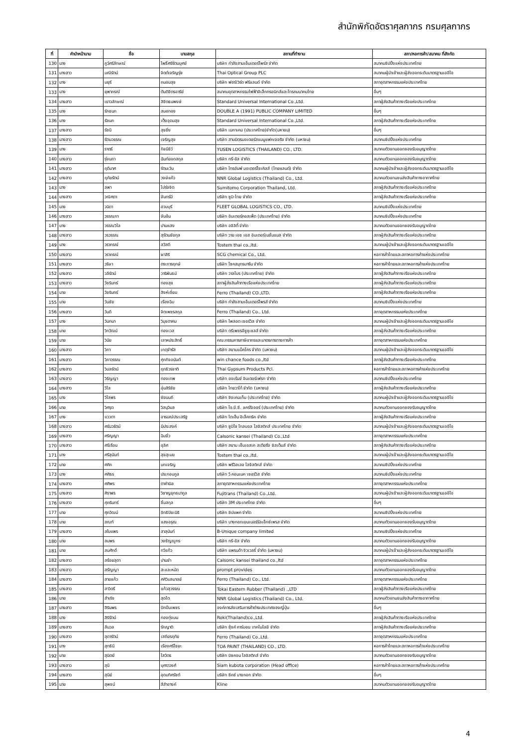สำนักพิกัดอัตราศุลกากร กรมศุลกากร
| ที่ | คำนำหน้านาม | ชื่อ | นามสกุล | สถานที่ทำงาน | สภา/หอการค้า/สมาคม ที่สังกัด |
| --- | --- | --- | --- | --- | --- |
| 130 | นาง | ภูว์ศรีลักษณ์ | โพธิ์ศรีรัตนบุศย์ | บริษัท กำลังสามเอ็นเตอร์ไพร์ส จำกัด | สมาคมชิปปิ้งแห่งประเทศไทย |
| 131 | นางสาว | มณีรัตน์ | จิตต์เจริญรุ่ง | Thai Optical Group PLC | สมาคมผู้นำเข้าและผู้ส่งออกระดับมาตรฐานเออีโอ |
| 132 | นาง | มยุรี | ถนอมสุข | บริษัท ฟอร์เวิร์ด ฟรีแลนด์ จำกัด | สภาอุตสาหกรรมแห่งประเทศไทย |
| 133 | นาง | ยุพาภรณ์ | ตันติจิตรอารีย์ | สมาคมอุตสาหกรรมไฟฟ้าอิเล็กทรอนิกส์และโทรคมนาคมไทย | อื่นๆ |
| 134 | นางสาว | เยาวลักษณ์ | ลิขิตธนพงษ์ | Standard Universal International Co.,Ltd. | สภาผู้ส่งสินค้าทางเรือแห่งประเทศไทย |
| 135 | นาง | รักชนก | สมอทอง | DOUBLE A (1991) PUBLIC COMPANY LIMITED | อื่นๆ |
| 136 | นาง | รัชนก | เต็งอุดมสุข | Standard Universal International Co.,Ltd. | สภาผู้ส่งสินค้าทางเรือแห่งประเทศไทย |
| 137 | นางสาว | รัชนี | สุขยิ่ง | บริษัท เมกาเคม (ประเทศไทย)จำกัด(มหาชน) | อื่นๆ |
| 138 | นางสาว | รัตนวรรณ | เจริญสุข | บริษัท สามมิตรมอเตอร์สแมนูแฟคเจอริง จำกัด (มหาชน) | สมาคมชิปปิ้งแห่งประเทศไทย |
| 139 | นาง | ราตรี | กิจนีชีว์ | YUSEN LOGISTICS (THAILAND) CO., LTD. | สมาคมตัวแทนออกของรับอนุญาตไทย |
| 140 | นางสาว | รุ่งนภา | ฉันท์ยอดสกุล | บริษัท ทรี-อัส จำกัด | สมาคมตัวแทนออกของรับอนุญาตไทย |
| 141 | นางสาว | ฤดีมาศ | รัตนะวัน | บริษัท ไทรอัมพ์ มอเตอร์ไซเคิลส์ (ไทยแลนด์) จำกัด | สมาคมผู้นำเข้าและผู้ส่งออกระดับมาตรฐานเออีโอ |
| 142 | นางสาว | ฤทัยรัตน์ | วงษ์แก้ว | NNR Global Logistics (Thailand) Co., Ltd. | สมาคมตัวแทนขนส่งสินค้าทางอากาศไทย |
| 143 | นาง | ลพา | โปร่งจิต | Sumitomo Corporation Thailand, Ltd. | สภาผู้ส่งสินค้าทางเรือแห่งประเทศไทย |
| 144 | นางสาว | วณิศดา | จันทร์มี | บริษัท ซูมิ-ไทย จำกัด | สภาผู้ส่งสินค้าทางเรือแห่งประเทศไทย |
| 145 | นาง | วนิดา | ฮวบบุรี | FLEET GLOBAL LOGISTICS CO., LTD. | สมาคมชิปปิ้งแห่งประเทศไทย |
| 146 | นางสาว | วรรณภา | จันอ้น | บริษัท อินเตอร์คอสเพ็ด (ประเทศไทย) จำกัด | สมาคมชิปปิ้งแห่งประเทศไทย |
| 147 | นาง | วรรณวิไล | ปานแสง | บริษัท อจิลิตี้ จำกัด | สมาคมตัวแทนออกของรับอนุญาตไทย |
| 148 | นางสาว | วรวรรณ | สุรัตนชัยกุล | บริษัท วาย เอช เอส อินเตอร์เนชั่นแนล จำกัด | สภาผู้ส่งสินค้าทางเรือแห่งประเทศไทย |
| 149 | นาง | วราภรณ์ | สวัสดี | Tostem thai co.,ltd. | สมาคมผู้นำเข้าและผู้ส่งออกระดับมาตรฐานเออีโอ |
| 150 | นางสาว | วราภรณ์ | ผาสิริ | SCG chemical Co., Ltd. | หอการค้าไทยและสภาหอการค้าแห่งประเทศไทย |
| 151 | นางสาว | วริษา | ตระการฤกษ์ | บริษัท โชคสมุทรมารีน จำกัด | หอการค้าไทยและสภาหอการค้าแห่งประเทศไทย |
| 152 | นางสาว | วลีรัตน์ | วาริพันธน์ | บริษัท วาลโบร (ประเทศไทย) จำกัด | สภาผู้ส่งสินค้าทางเรือแห่งประเทศไทย |
| 153 | นางสาว | วัชรินทร์ | ทองสุข | สภาผู้ส่งสินค้าทางเรือแห่งประเทศไทย | สภาผู้ส่งสินค้าทางเรือแห่งประเทศไทย |
| 154 | นาย | วัชรินทร์ | สิงห์เอี่ยม | Ferro (Thailand) CO.,LTD. | สภาผู้ส่งสินค้าทางเรือแห่งประเทศไทย |
| 155 | นาย | วันชัย | เรืองฉิม | บริษัท กำลังสามเอ็นเตอร์ไพรส์ จำกัด | สมาคมชิปปิ้งแห่งประเทศไทย |
| 156 | นางสาว | วันดี | จิตเพชรสกุล | Ferro (Thailand) Co., Ltd. | สภาอุตสาหกรรมแห่งประเทศไทย |
| 157 | นาง | วันทนา | วิมุขตาคม | บริษัท ไพลอต เซอร์วิส จำกัด | สมาคมผู้นำเข้าและผู้ส่งออกระดับมาตรฐานเออีโอ |
| 158 | นาย | วิทวัฒน์ | ทองเวส | บริษัท ตรีเพชรอีซูซุเซลส์ จำกัด | สภาผู้ส่งสินค้าทางเรือแห่งประเทศไทย |
| 159 | นาย | วินัย | เลาหประสิทธิ์ | คณะกรรมการภาษีอากรและมาตรการทางการค้า | สภาอุตสาหกรรมแห่งประเทศไทย |
| 160 | นางสาว | วิภา | เกตุจำรัส | บริษัท สยามแม็คโคร จำกัด (มหาชน) | สมาคมผู้นำเข้าและผู้ส่งออกระดับมาตรฐานเออีโอ |
| 161 | นางสาว | วิภาวรรณ | ศุภกิจอนันต์ | win chance foods co.,ltd | สภาผู้ส่งสินค้าทางเรือแห่งประเทศไทย |
| 162 | นางสาว | วิมลรัตน์ | ฤทธิวรชาติ | Thai Gypsum Products Pcl. | หอการค้าไทยและสภาหอการค้าแห่งประเทศไทย |
| 163 | นางสาว | วิริญญา | ทองเทพ | บริษัท ออเร้นจ์ อินเตอร์เฟรท จำกัด | สมาคมชิปปิ้งแห่งประเทศไทย |
| 164 | นางสาว | วีไล | อุ่นสิริชัย | บริษัท ไทยวาโก้ จำกัด (มหาชน) | สภาผู้ส่งสินค้าทางเรือแห่งประเทศไทย |
| 165 | นาง | วีไลพร | ชัยนนถี | บริษัท ชิงเคนเก็น (ประเทศไทย) จำกัด | สมาคมผู้นำเข้าและผู้ส่งออกระดับมาตรฐานเออีโอ |
| 166 | นาย | วิศรุต | วิสนุวิมล | บริษัท โอ.บี.ซี. แคร์ริเออร์ (ประเทศไทย) จำกัด | สมาคมตัวแทนออกของรับอนุญาตไทย |
| 167 | นาง | แววตา | อารมณ์ประเสริฐ | บริษัท ไดเฮ็น อิเล็คทริค จำกัด | สภาผู้ส่งสินค้าทางเรือแห่งประเทศไทย |
| 168 | นางสาว | ศรันวรัตน์ | มีประสงค์ | บริษัท ซูมิโซ โกลบอล โลจิสติกส์ ประเทศไทย จำกัด | สมาคมผู้นำเข้าและผู้ส่งออกระดับมาตรฐานเออีโอ |
| 169 | นางสาว | ศริญญา | ฉิมจิ๋ว | Calsonic kansei (Thailand) Co.,Ltd | สภาอุตสาหกรรมแห่งประเทศไทย |
| 170 | นางสาว | ศรีเรือน | อุลิศ | บริษัท สยาม เอ็นเอสเค สเตียริ่ง ซิสเต็มส์ จำกัด | สภาผู้ส่งสินค้าทางเรือแห่งประเทศไทย |
| 171 | นาง | ศรีสุนันท์ | สุขสุเมฆ | Tostem thai co.,ltd. | สมาคมผู้นำเข้าและผู้ส่งออกระดับมาตรฐานเออีโอ |
| 172 | นาย | ศศิก | บทเจริญ | บริษัท พรีวิลเลจ โลจิสติกส์ จำกัด | สมาคมชิปปิ้งแห่งประเทศไทย |
| 173 | นาง | ศศิธร | ประกอบกูล | บริษัท วี คอนเนค เซอร์วิส จำกัด | สมาคมชิปปิ้งแห่งประเทศไทย |
| 174 | นางสาว | ศศิพร | ตาคำนิล | สภาอุตสาหกรรมแห่งประเทศไทย | สภาอุตสาหกรรมแห่งประเทศไทย |
| 175 | นางสาว | ศิราพร | วิชาญยุทธนากูล | Fujitrans (Thailand) Co.,Ltd. | สมาคมผู้นำเข้าและผู้ส่งออกระดับมาตรฐานเออีโอ |
| 176 | นางสาว | ศุภรินทร์ | ชิ้มสกุล | บริษัท 3M ประเทศไทย จำกัด | อื่นๆ |
| 177 | นาย | ศุภวัฒน์ | อิทธิปิยะนิธิ | บริษัท ชิปแพค จำกัด | สมาคมชิปปิ้งแห่งประเทศไทย |
| 178 | นาย | สณฑ์ | แสงอรุณ | บริษัท บางกอกเยนเนอร์รัลเอ็กซ์เพรส จำกัด | สมาคมตัวแทนออกของรับอนุญาตไทย |
| 179 | นางสาว | สใบแพร | สาสุนันท์ | B-Unique company limited | สมาคมชิปปิ้งแห่งประเทศไทย |
| 180 | นาย | สมพร | วงชัญญูกร | บริษัท ทรี-อัส จำกัด | สมาคมตัวแทนออกของรับอนุญาตไทย |
| 181 | นาย | สมศักดิ์ | ทวีแก้ว | บริษัท แพรนด้า จิวเวลรี่ จำกัด (มหาชน) | สมาคมผู้นำเข้าและผู้ส่งออกระดับมาตรฐานเออีโอ |
| 182 | นางสาว | สร้อยสุดา | ปานขำ | Calsonic kansei thailand co.,ltd | สภาอุตสาหกรรมแห่งประเทศไทย |
| 183 | นางสาว | สรัญญา | สะและหมัด | prompt provides | สมาคมตัวแทนออกของรับอนุญาตไทย |
| 184 | นางสาว | สายแก้ว | ศศิวิมลมาลย์ | Ferro (Thailand) Co., Ltd. | สภาอุตสาหกรรมแห่งประเทศไทย |
| 185 | นางสาว | สาวิตรี | แก้วสุวรรณ | Tokai Eastern Rubber (Thailand) .,LTD | สภาผู้ส่งสินค้าทางเรือแห่งประเทศไทย |
| 186 | นาย | สำเริง | สุดโต | NNR Global Logistics (Thailand) Co., Ltd. | สมาคมตัวแทนขนส่งสินค้าทางอากาศไทย |
| 187 | นางสาว | สิรินพร | ปักปิ่นเพชร | องค์การส่งเสริมการค้าต่างประเทศของญี่ปุ่น | อื่นๆ |
| 188 | นาง | สิริรัตน์ | กองทุ่งมน | Roki(Thailand)co.,Ltd. | สภาผู้ส่งสินค้าทางเรือแห่งประเทศไทย |
| 189 | นางสาว | สีนวล | รักญาติ | บริษัท ซุ้งค์ คาร์บอน เทคโนโลยี จำกัด | สภาผู้ส่งสินค้าทางเรือแห่งประเทศไทย |
| 190 | นางสาว | สุดารัตน์ | เสถียรฤทัย | Ferro (Thailand) Co.,Ltd. | สภาอุตสาหกรรมแห่งประเทศไทย |
| 191 | นาง | สุทธินี | เรืองศรีไชยะ | TOA PAINT (THAILAND) CO., LTD. | หอการค้าไทยและสภาหอการค้าแห่งประเทศไทย |
| 192 | นาย | สุนิตย์ | โสวัตร | บริษัท บิซคอน โลจิสติกส์ จำกัด | สมาคมตัวแทนออกของรับอนุญาตไทย |
| 193 | นางสาว | สุนี | บุศราวงศ์ | Siam kubota corporation (Head office) | หอการค้าไทยและสภาหอการค้าแห่งประเทศไทย |
| 194 | นางสาว | สุนีย์ | อุดมทิศรัชต์ | บริษัท ซีคซ์ บางกอก จำกัด | อื่นๆ |
| 195 | นาย | สุพจน์ | สีสำอางค์ | Kline | สมาคมตัวแทนออกของรับอนุญาตไทย |
4